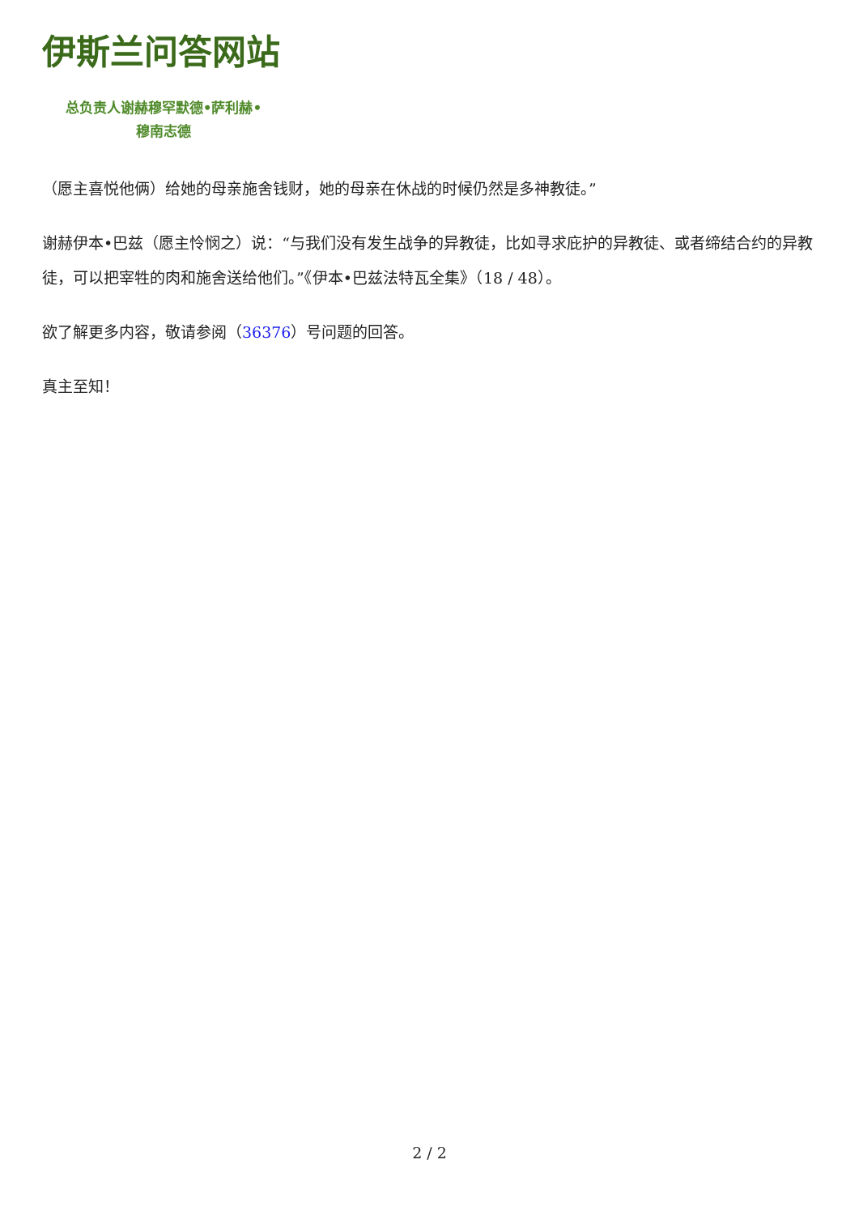伊斯兰问答网站
总负责人谢赫穆罕默德•萨利赫•
穆南志德
（愿主喜悦他俩）给她的母亲施舍钱财，她的母亲在休战的时候仍然是多神教徒。”
谢赫伊本•巴兹（愿主怜悯之）说：“与我们没有发生战争的异教徒，比如寻求庇护的异教徒、或者缔结合约的异教徒，可以把宰牲的肉和施舍送给他们。”《伊本•巴兹法特瓦全集》（18 / 48）。
欲了解更多内容，敬请参阅（36376）号问题的回答。
真主至知！
2 / 2